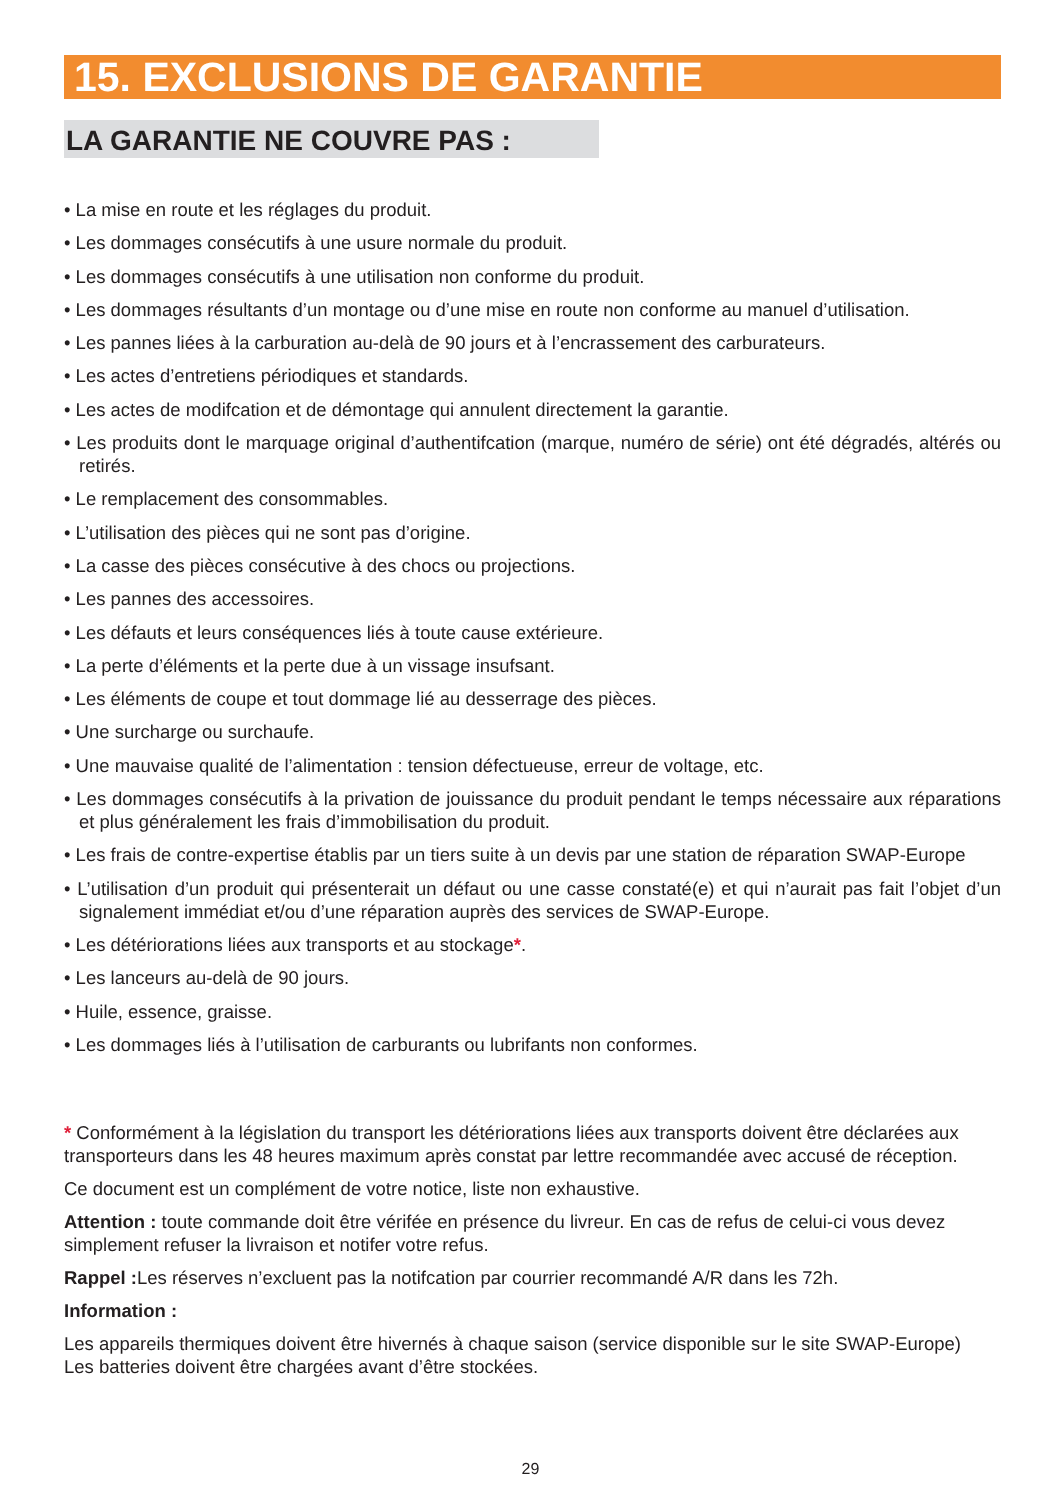15. EXCLUSIONS DE GARANTIE
LA GARANTIE NE COUVRE PAS :
• La mise en route et les réglages du produit.
• Les dommages consécutifs à une usure normale du produit.
• Les dommages consécutifs à une utilisation non conforme du produit.
• Les dommages résultants d’un montage ou d’une mise en route non conforme au manuel d’utilisation.
• Les pannes liées à la carburation au-delà de 90 jours et à l’encrassement des carburateurs.
• Les actes d’entretiens périodiques et standards.
• Les actes de modifcation et de démontage qui annulent directement la garantie.
• Les produits dont le marquage original d’authentifcation (marque, numéro de série) ont été dégradés, altérés ou retirés.
• Le remplacement des consommables.
• L’utilisation des pièces qui ne sont pas d’origine.
• La casse des pièces consécutive à des chocs ou projections.
• Les pannes des accessoires.
• Les défauts et leurs conséquences liés à toute cause extérieure.
• La perte d’éléments et la perte due à un vissage insufsant.
• Les éléments de coupe et tout dommage lié au desserrage des pièces.
• Une surcharge ou surchaufe.
• Une mauvaise qualité de l’alimentation : tension défectueuse, erreur de voltage, etc.
• Les dommages consécutifs à la privation de jouissance du produit pendant le temps nécessaire aux réparations et plus généralement les frais d’immobilisation du produit.
• Les frais de contre-expertise établis par un tiers suite à un devis par une station de réparation SWAP-Europe
• L’utilisation d’un produit qui présenterait un défaut ou une casse constaté(e) et qui n’aurait pas fait l’objet d’un signalement immédiat et/ou d’une réparation auprès des services de SWAP-Europe.
• Les détériorations liées aux transports et au stockage*.
• Les lanceurs au-delà de 90 jours.
• Huile, essence, graisse.
• Les dommages liés à l’utilisation de carburants ou lubrifants non conformes.
* Conformément à la législation du transport les détériorations liées aux transports doivent être déclarées aux transporteurs dans les 48 heures maximum après constat par lettre recommandée avec accusé de réception.
Ce document est un complément de votre notice, liste non exhaustive.
Attention : toute commande doit être vérifée en présence du livreur. En cas de refus de celui-ci vous devez simplement refuser la livraison et notifer votre refus.
Rappel : Les réserves n’excluent pas la notifcation par courrier recommandé A/R dans les 72h.
Information :
Les appareils thermiques doivent être hivernés à chaque saison (service disponible sur le site SWAP-Europe)
Les batteries doivent être chargées avant d’être stockées.
29